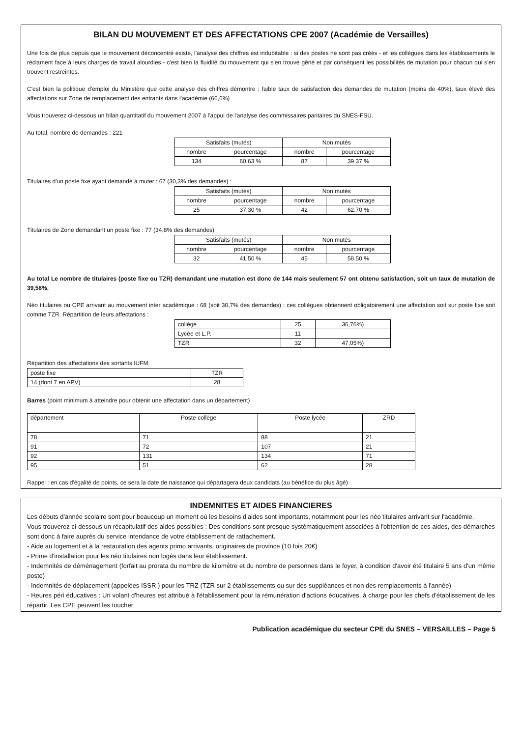BILAN DU MOUVEMENT ET DES AFFECTATIONS CPE 2007 (Académie de Versailles)
Une fois de plus depuis que le mouvement déconcentré existe, l'analyse des chiffres est indubitable : si des postes ne sont pas créés - et les collègues dans les établissements le réclament face à leurs charges de travail alourdies - c'est bien la fluidité du mouvement qui s'en trouve gêné et par conséquent les possibilités de mutation pour chacun qui s'en trouvent restreintes.
C'est bien la politique d'emploi du Ministère que cette analyse des chiffres démontre : faible taux de satisfaction des demandes de mutation (moins de 40%), taux élevé des affectations sur Zone de remplacement des entrants dans l'académie (66,6%)
Vous trouverez ci-dessous un bilan quantitatif du mouvement 2007 à l'appui de l'analyse des commissaires paritaires du SNES-FSU.
Au total, nombre de demandes : 221
| Satisfaits (mutés) | | Non mutés | |
| nombre | pourcentage | nombre | pourcentage |
| 134 | 60.63 % | 87 | 39.37 % |
Titulaires d'un poste fixe ayant demandé à muter : 67 (30,3% des demandes) :
| Satisfaits (mutés) | | Non mutés | |
| nombre | pourcentage | nombre | pourcentage |
| 25 | 37.30 % | 42 | 62.70 % |
Titulaires de Zone demandant un poste fixe : 77 (34,8% des demandes)
| Satisfaits (mutés) | | Non mutés | |
| nombre | pourcentage | nombre | pourcentage |
| 32 | 41.50 % | 45 | 58.50 % |
Au total Le nombre de titulaires (poste fixe ou TZR) demandant une mutation est donc de 144 mais seulement 57 ont obtenu satisfaction, soit un taux de mutation de 39,58%.
Néo titulaires ou CPE arrivant au mouvement inter académique : 68 (soit 30,7% des demandes) : ces collègues obtiennent obligatoirement une affectation soit sur poste fixe soit comme TZR. Répartition de leurs affectations :
| collège | 25 | 36,76%) |
| Lycée et L.P. | 11 | |
| TZR | 32 | 47,05%) |
Répartition des affectations des sortants IUFM.
| poste fixe | TZR |
| 14 (dont 7 en APV) | 28 |
Barres (point minimum à atteindre pour obtenir une affectation dans un département)
| département | Poste collège | Poste lycée | ZRD |
| 78 | 71 | 88 | 21 |
| 91 | 72 | 107 | 21 |
| 92 | 131 | 134 | 71 |
| 95 | 51 | 62 | 28 |
Rappel : en cas d'égalité de points, ce sera la date de naissance qui départagera deux candidats (au bénéfice du plus âgé)
INDEMNITES ET AIDES FINANCIERES
Les débuts d'année scolaire sont pour beaucoup un moment où les besoins d'aides sont importants, notamment pour les néo titulaires arrivant sur l'académie.
Vous trouverez ci-dessous un récapitulatif des aides possibles : Des conditions sont presque systématiquement associées à l'obtention de ces aides, des démarches sont donc à faire auprès du service intendance de votre établissement de rattachement.
- Aide au logement et à la restauration des agents primo arrivants, originaires de province (10 fois 20€)
- Prime d'installation pour les néo titulaires non logés dans leur établissement.
- Indemnités de déménagement (forfait au prorata du nombre de kilomètre et du nombre de personnes dans le foyer, à condition d'avoir été titulaire 5 ans d'un même poste)
- Indemnités de déplacement (appelées ISSR ) pour les TRZ (TZR sur 2 établissements ou sur des suppléances et non des remplacements à l'année)
- Heures péri éducatives : Un volant d'heures est attribué à l'établissement pour la rémunération d'actions éducatives, à charge pour les chefs d'établissement de les répartir. Les CPE peuvent les toucher
Publication académique du secteur CPE du SNES – VERSAILLES – Page 5